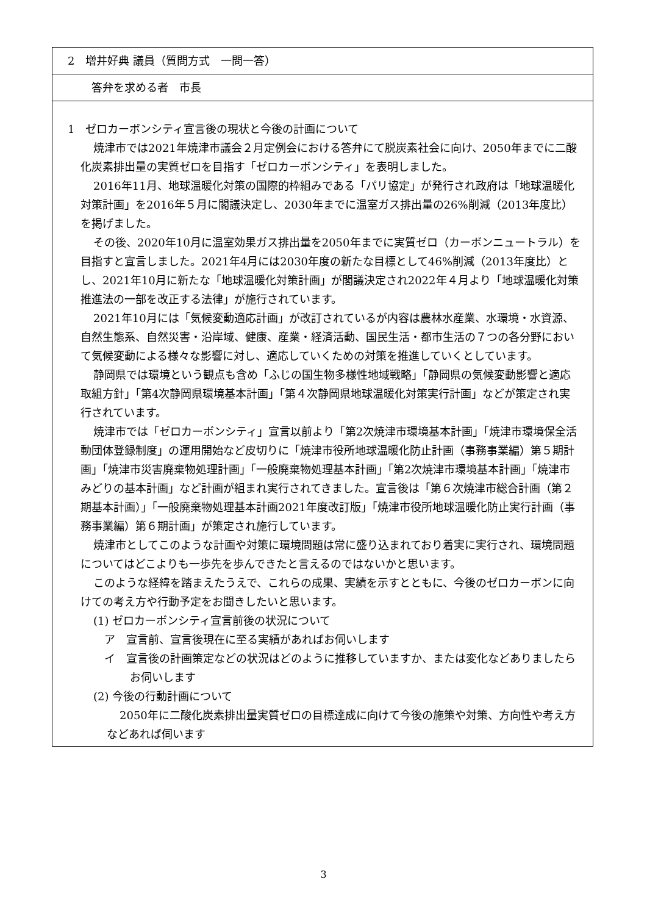2　増井好典 議員（質問方式　一問一答）
答弁を求める者　市長
1　ゼロカーボンシティ宣言後の現状と今後の計画について
焼津市では2021年焼津市議会２月定例会における答弁にて脱炭素社会に向け、2050年までに二酸化炭素排出量の実質ゼロを目指す「ゼロカーボンシティ」を表明しました。
2016年11月、地球温暖化対策の国際的枠組みである「パリ協定」が発行され政府は「地球温暖化対策計画」を2016年５月に閣議決定し、2030年までに温室ガス排出量の26%削減（2013年度比）を掲げました。
その後、2020年10月に温室効果ガス排出量を2050年までに実質ゼロ（カーボンニュートラル）を目指すと宣言しました。2021年4月には2030年度の新たな目標として46%削減（2013年度比）とし、2021年10月に新たな「地球温暖化対策計画」が閣議決定され2022年４月より「地球温暖化対策推進法の一部を改正する法律」が施行されています。
2021年10月には「気候変動適応計画」が改訂されているが内容は農林水産業、水環境・水資源、自然生態系、自然災害・沿岸域、健康、産業・経済活動、国民生活・都市生活の７つの各分野において気候変動による様々な影響に対し、適応していくための対策を推進していくとしています。
静岡県では環境という観点も含め「ふじの国生物多様性地域戦略」「静岡県の気候変動影響と適応取組方針」「第4次静岡県環境基本計画」「第４次静岡県地球温暖化対策実行計画」などが策定され実行されています。
焼津市では「ゼロカーボンシティ」宣言以前より「第2次焼津市環境基本計画」「焼津市環境保全活動団体登録制度」の運用開始など皮切りに「焼津市役所地球温暖化防止計画（事務事業編）第５期計画」「焼津市災害廃棄物処理計画」「一般廃棄物処理基本計画」「第2次焼津市環境基本計画」「焼津市みどりの基本計画」など計画が組まれ実行されてきました。宣言後は「第６次焼津市総合計画（第２期基本計画）」「一般廃棄物処理基本計画2021年度改訂版」「焼津市役所地球温暖化防止実行計画（事務事業編）第６期計画」が策定され施行しています。
焼津市としてこのような計画や対策に環境問題は常に盛り込まれており着実に実行され、環境問題についてはどこよりも一歩先を歩んできたと言えるのではないかと思います。
このような経緯を踏まえたうえで、これらの成果、実績を示すとともに、今後のゼロカーボンに向けての考え方や行動予定をお聞きしたいと思います。
(1) ゼロカーボンシティ宣言前後の状況について
ア　宣言前、宣言後現在に至る実績があればお伺いします
イ　宣言後の計画策定などの状況はどのように推移していますか、または変化などありましたらお伺いします
(2) 今後の行動計画について
2050年に二酸化炭素排出量実質ゼロの目標達成に向けて今後の施策や対策、方向性や考え方などあれば伺います
3